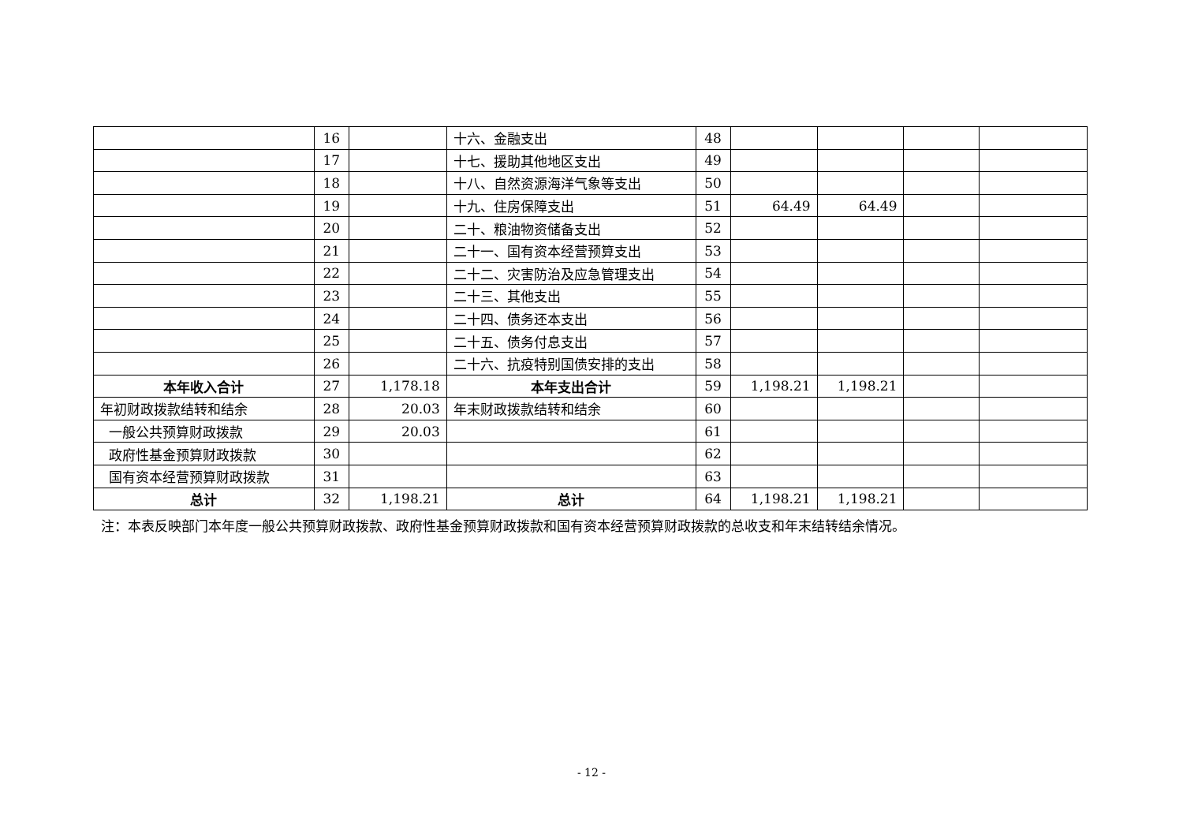| | 16 | | 十六、金融支出 | 48 | | | | |
| | 17 | | 十七、援助其他地区支出 | 49 | | | | |
| | 18 | | 十八、自然资源海洋气象等支出 | 50 | | | | |
| | 19 | | 十九、住房保障支出 | 51 | 64.49 | 64.49 | | |
| | 20 | | 二十、粮油物资储备支出 | 52 | | | | |
| | 21 | | 二十一、国有资本经营预算支出 | 53 | | | | |
| | 22 | | 二十二、灾害防治及应急管理支出 | 54 | | | | |
| | 23 | | 二十三、其他支出 | 55 | | | | |
| | 24 | | 二十四、债务还本支出 | 56 | | | | |
| | 25 | | 二十五、债务付息支出 | 57 | | | | |
| | 26 | | 二十六、抗疫特别国债安排的支出 | 58 | | | | |
| 本年收入合计 | 27 | 1,178.18 | 本年支出合计 | 59 | 1,198.21 | 1,198.21 | | |
| 年初财政拨款结转和结余 | 28 | 20.03 | 年末财政拨款结转和结余 | 60 | | | | |
| 一般公共预算财政拨款 | 29 | 20.03 | | 61 | | | | |
| 政府性基金预算财政拨款 | 30 | | | 62 | | | | |
| 国有资本经营预算财政拨款 | 31 | | | 63 | | | | |
| 总计 | 32 | 1,198.21 | 总计 | 64 | 1,198.21 | 1,198.21 | | |
注：本表反映部门本年度一般公共预算财政拨款、政府性基金预算财政拨款和国有资本经营预算财政拨款的总收支和年末结转结余情况。
- 12 -